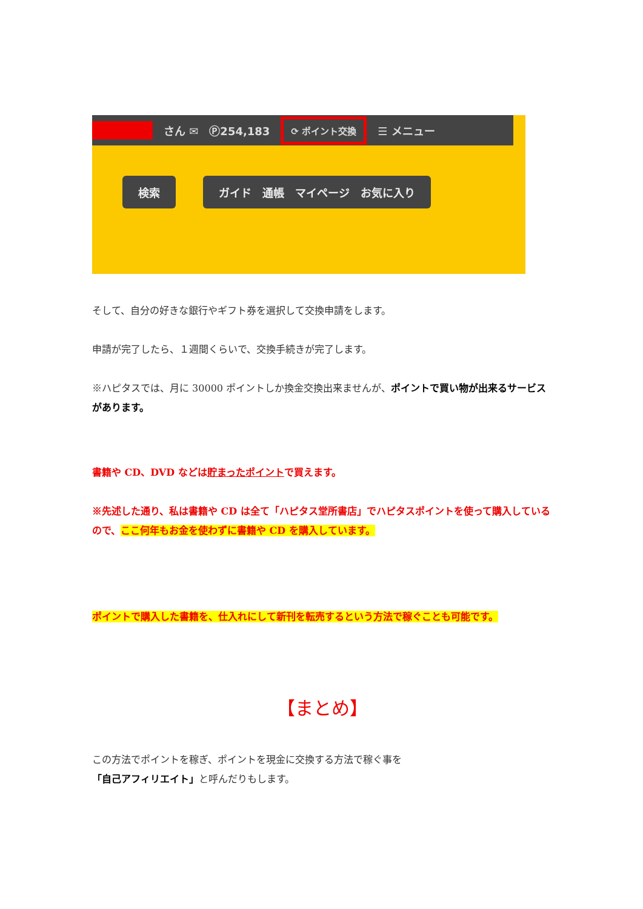さん ✉ Ⓟ254,183 ⟳ ポイント交換 ☰ メニュー
検索 ガイド　通帳　マイページ　お気に入り
そして、自分の好きな銀行やギフト券を選択して交換申請をします。
申請が完了したら、１週間くらいで、交換手続きが完了します。
※ハピタスでは、月に 30000 ポイントしか換金交換出来ませんが、ポイントで買い物が出来るサービスがあります。
書籍や CD、DVD などは貯まったポイントで買えます。
※先述した通り、私は書籍や CD は全て「ハピタス堂所書店」でハピタスポイントを使って購入しているので、ここ何年もお金を使わずに書籍や CD を購入しています。
ポイントで購入した書籍を、仕入れにして新刊を転売するという方法で稼ぐことも可能です。
【まとめ】
この方法でポイントを稼ぎ、ポイントを現金に交換する方法で稼ぐ事を
「自己アフィリエイト」と呼んだりもします。